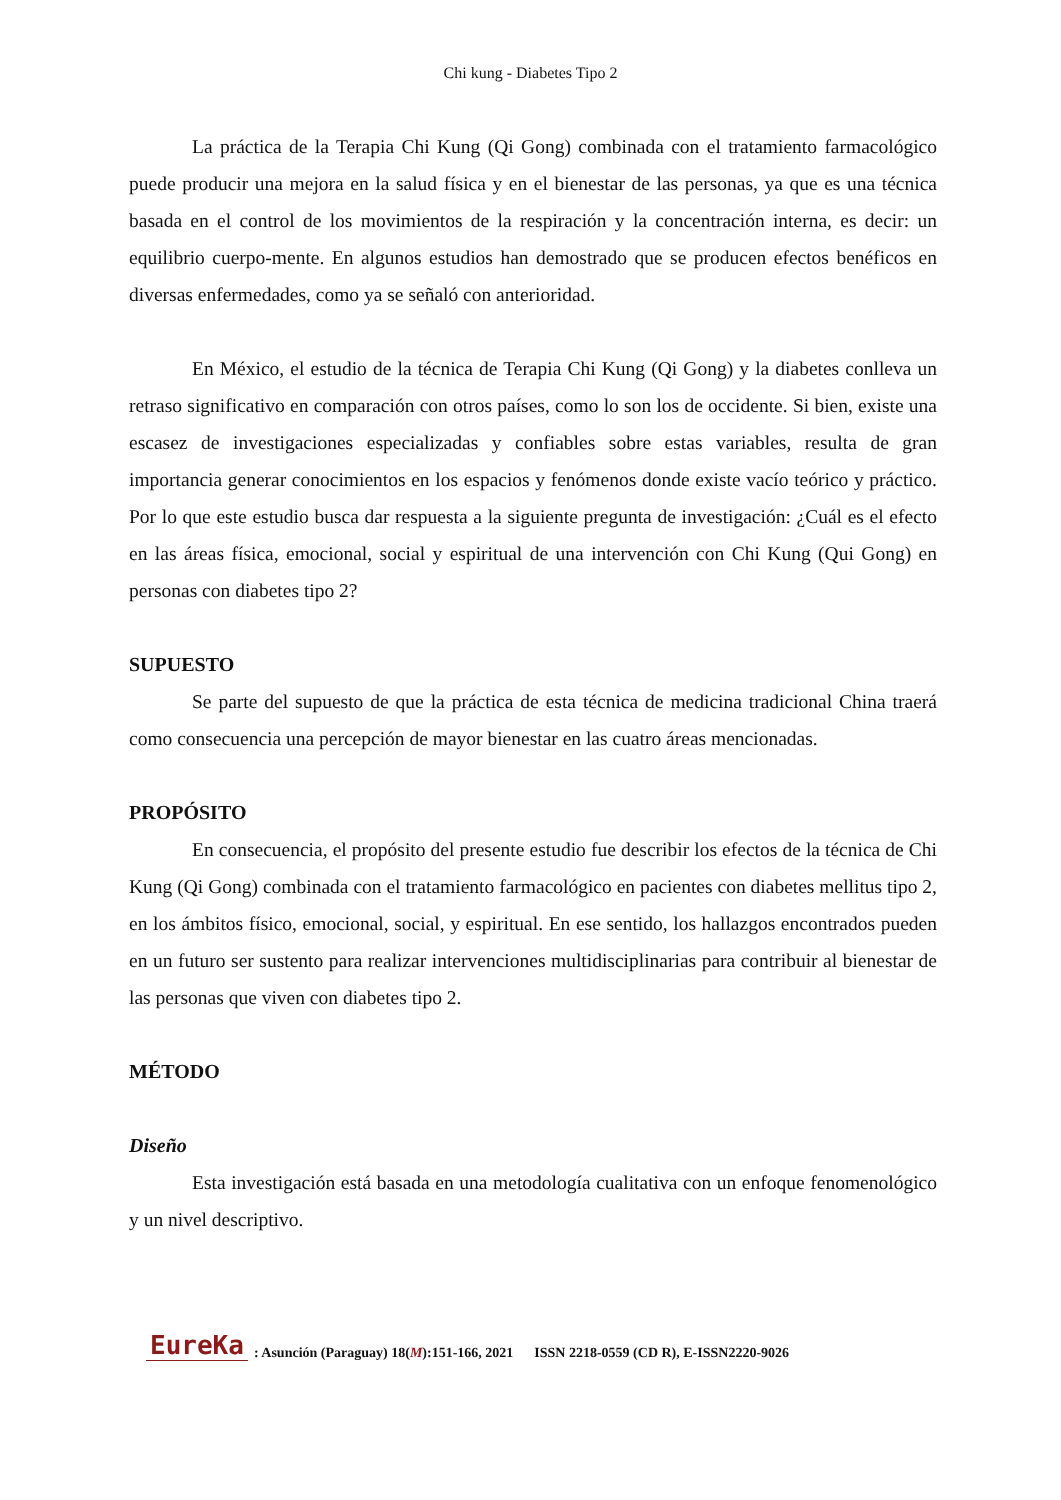Chi kung - Diabetes Tipo 2
La práctica de la Terapia Chi Kung (Qi Gong) combinada con el tratamiento farmacológico puede producir una mejora en la salud física y en el bienestar de las personas, ya que es una técnica basada en el control de los movimientos de la respiración y la concentración interna, es decir: un equilibrio cuerpo-mente. En algunos estudios han demostrado que se producen efectos benéficos en diversas enfermedades, como ya se señaló con anterioridad.
En México, el estudio de la técnica de Terapia Chi Kung (Qi Gong) y la diabetes conlleva un retraso significativo en comparación con otros países, como lo son los de occidente. Si bien, existe una escasez de investigaciones especializadas y confiables sobre estas variables, resulta de gran importancia generar conocimientos en los espacios y fenómenos donde existe vacío teórico y práctico. Por lo que este estudio busca dar respuesta a la siguiente pregunta de investigación: ¿Cuál es el efecto en las áreas física, emocional, social y espiritual de una intervención con Chi Kung (Qui Gong) en personas con diabetes tipo 2?
SUPUESTO
Se parte del supuesto de que la práctica de esta técnica de medicina tradicional China traerá como consecuencia una percepción de mayor bienestar en las cuatro áreas mencionadas.
PROPÓSITO
En consecuencia, el propósito del presente estudio fue describir los efectos de la técnica de Chi Kung (Qi Gong) combinada con el tratamiento farmacológico en pacientes con diabetes mellitus tipo 2, en los ámbitos físico, emocional, social, y espiritual. En ese sentido, los hallazgos encontrados pueden en un futuro ser sustento para realizar intervenciones multidisciplinarias para contribuir al bienestar de las personas que viven con diabetes tipo 2.
MÉTODO
Diseño
Esta investigación está basada en una metodología cualitativa con un enfoque fenomenológico y un nivel descriptivo.
EureKa: Asunción (Paraguay) 18(M):151-166, 2021 ISSN 2218-0559 (CD R), E-ISSN2220-9026